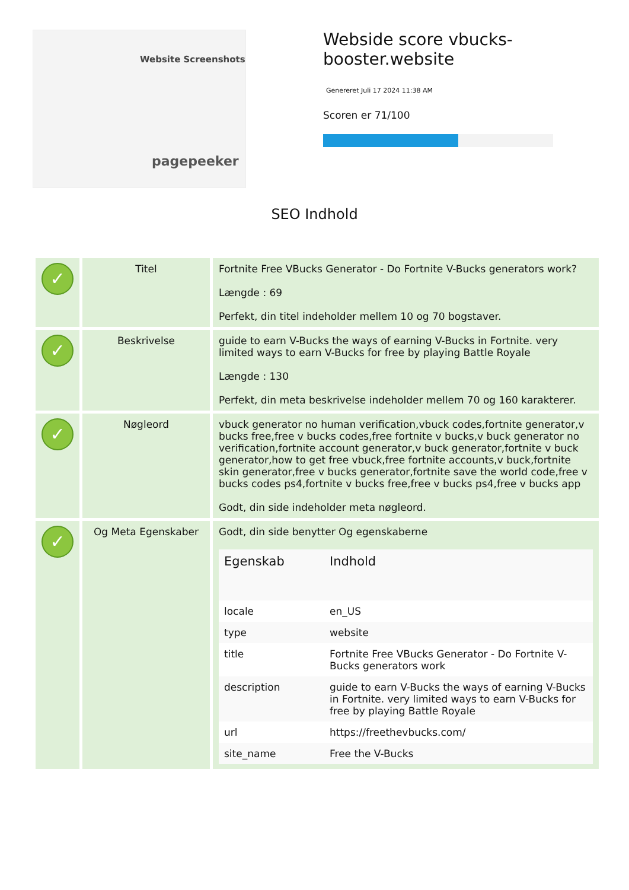Website Screenshots
pagepeeker
Webside score vbucks-booster.website
Genereret Juli 17 2024 11:38 AM
Scoren er 71/100
SEO Indhold
| ✓ | Titel | Fortnite Free VBucks Generator - Do Fortnite V-Bucks generators work? Længde : 69 Perfekt, din titel indeholder mellem 10 og 70 bogstaver. |
| ✓ | Beskrivelse | guide to earn V-Bucks the ways of earning V-Bucks in Fortnite. very limited ways to earn V-Bucks for free by playing Battle Royale Længde : 130 Perfekt, din meta beskrivelse indeholder mellem 70 og 160 karakterer. |
| ✓ | Nøgleord | vbuck generator no human verification,vbuck codes,fortnite generator,v bucks free,free v bucks codes,free fortnite v bucks,v buck generator no verification,fortnite account generator,v buck generator,fortnite v buck generator,how to get free vbuck,free fortnite accounts,v buck,fortnite skin generator,free v bucks generator,fortnite save the world code,free v bucks codes ps4,fortnite v bucks free,free v bucks ps4,free v bucks app Godt, din side indeholder meta nøgleord. |
| ✓ | Og Meta Egenskaber | Godt, din side benytter Og egenskaberne / Egenskab / Indhold / / --- / --- / / locale / en_US / / type / website / / title / Fortnite Free VBucks Generator - Do Fortnite V-Bucks generators work / / description / guide to earn V-Bucks the ways of earning V-Bucks in Fortnite. very limited ways to earn V-Bucks for free by playing Battle Royale / / url / https://freethevbucks.com/ / / site_name / Free the V-Bucks / |